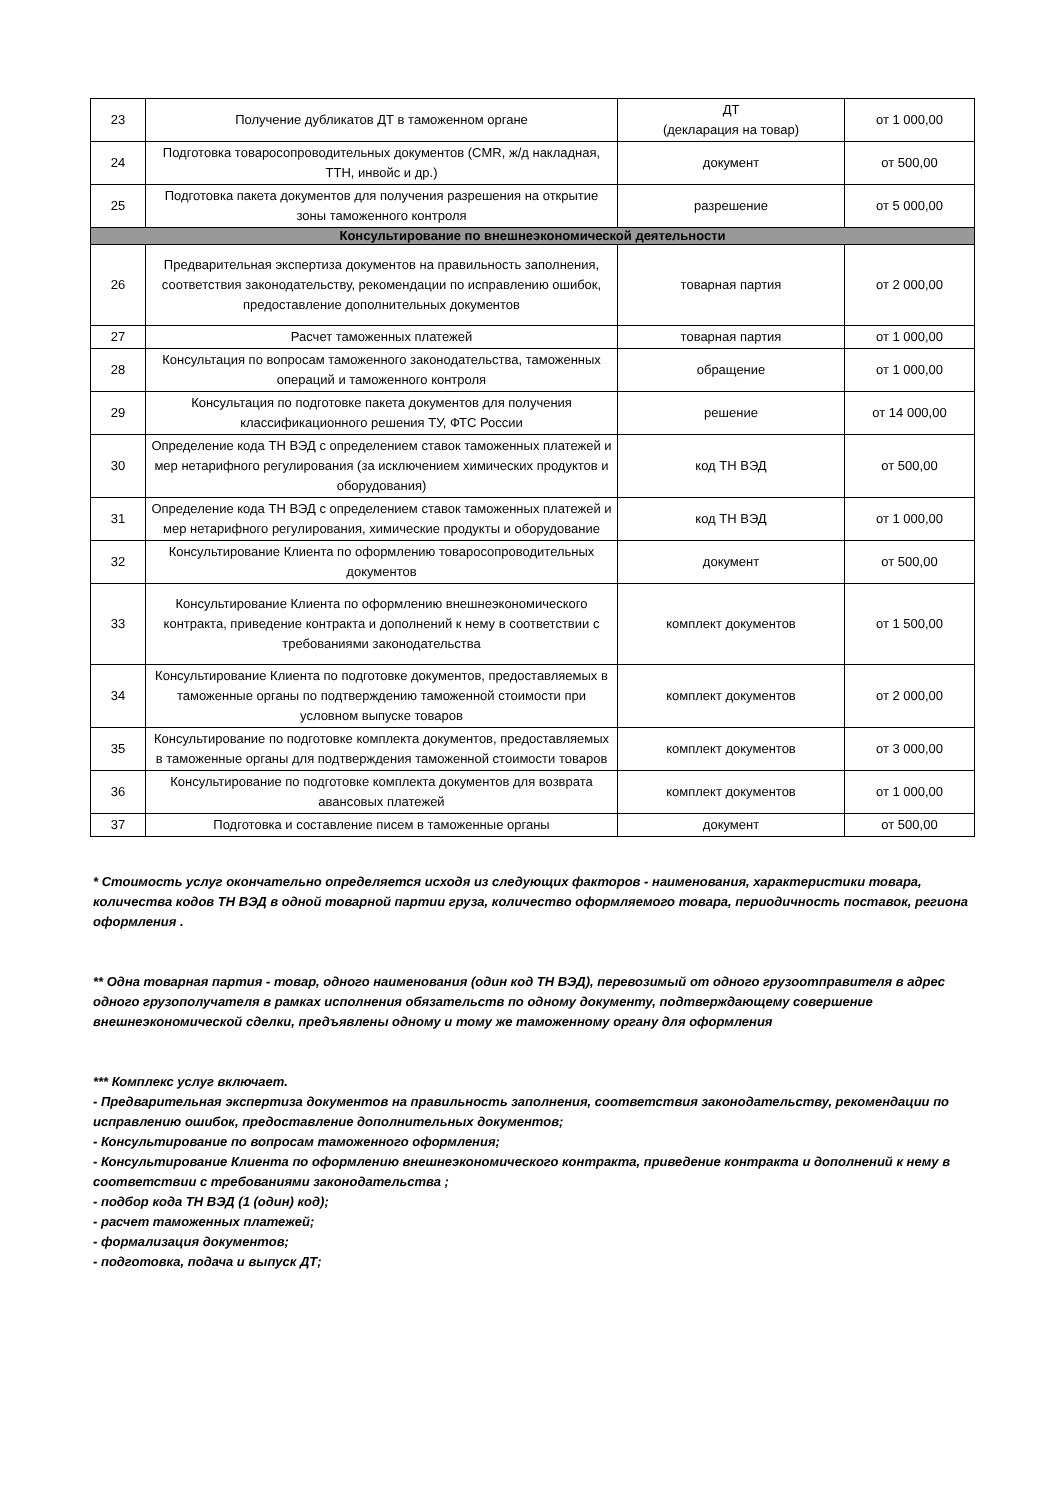| 23 | Получение дубликатов ДТ в таможенном органе | ДТ (декларация на товар) | от 1 000,00 |
| 24 | Подготовка товаросопроводительных документов (CMR, ж/д накладная, ТТН, инвойс и др.) | документ | от 500,00 |
| 25 | Подготовка пакета документов для получения разрешения на открытие зоны таможенного контроля | разрешение | от 5 000,00 |
| Консультирование по внешнеэкономической деятельности | | | |
| 26 | Предварительная экспертиза документов на правильность заполнения, соответствия законодательству, рекомендации по исправлению ошибок, предоставление дополнительных документов | товарная партия | от 2 000,00 |
| 27 | Расчет таможенных платежей | товарная партия | от 1 000,00 |
| 28 | Консультация по вопросам таможенного законодательства, таможенных операций и таможенного контроля | обращение | от 1 000,00 |
| 29 | Консультация по подготовке пакета документов для получения классификационного решения ТУ, ФТС России | решение | от 14 000,00 |
| 30 | Определение кода ТН ВЭД с определением ставок таможенных платежей и мер нетарифного регулирования (за исключением химических продуктов и оборудования) | код ТН ВЭД | от 500,00 |
| 31 | Определение кода ТН ВЭД с определением ставок таможенных платежей и мер нетарифного регулирования, химические продукты и оборудование | код ТН ВЭД | от 1 000,00 |
| 32 | Консультирование Клиента по оформлению товаросопроводительных документов | документ | от 500,00 |
| 33 | Консультирование Клиента по оформлению внешнеэкономического контракта, приведение контракта и дополнений к нему в соответствии с требованиями законодательства | комплект документов | от 1 500,00 |
| 34 | Консультирование Клиента по подготовке документов, предоставляемых в таможенные органы по подтверждению таможенной стоимости при условном выпуске товаров | комплект документов | от 2 000,00 |
| 35 | Консультирование по подготовке комплекта документов, предоставляемых в таможенные органы для подтверждения таможенной стоимости товаров | комплект документов | от 3 000,00 |
| 36 | Консультирование по подготовке комплекта документов для возврата авансовых платежей | комплект документов | от 1 000,00 |
| 37 | Подготовка и составление писем в таможенные органы | документ | от 500,00 |
* Стоимость услуг окончательно определяется исходя из следующих факторов - наименования, характеристики товара, количества кодов ТН ВЭД в одной товарной партии груза, количество оформляемого товара, периодичность поставок, региона оформления .
** Одна товарная партия - товар, одного наименования (один код ТН ВЭД), перевозимый от одного грузоотправителя в адрес одного грузополучателя в рамках исполнения обязательств по одному документу, подтверждающему совершение внешнеэкономической сделки, предъявлены одному и тому же таможенному органу для оформления
*** Комплекс услуг включает.
- Предварительная экспертиза документов на правильность заполнения, соответствия законодательству, рекомендации по исправлению ошибок, предоставление дополнительных документов;
- Консультирование по вопросам таможенного оформления;
- Консультирование Клиента по оформлению внешнеэкономического контракта, приведение контракта и дополнений к нему в соответствии с требованиями законодательства ;
- подбор кода ТН ВЭД (1 (один) код);
- расчет таможенных платежей;
- формализация документов;
- подготовка, подача и выпуск ДТ;